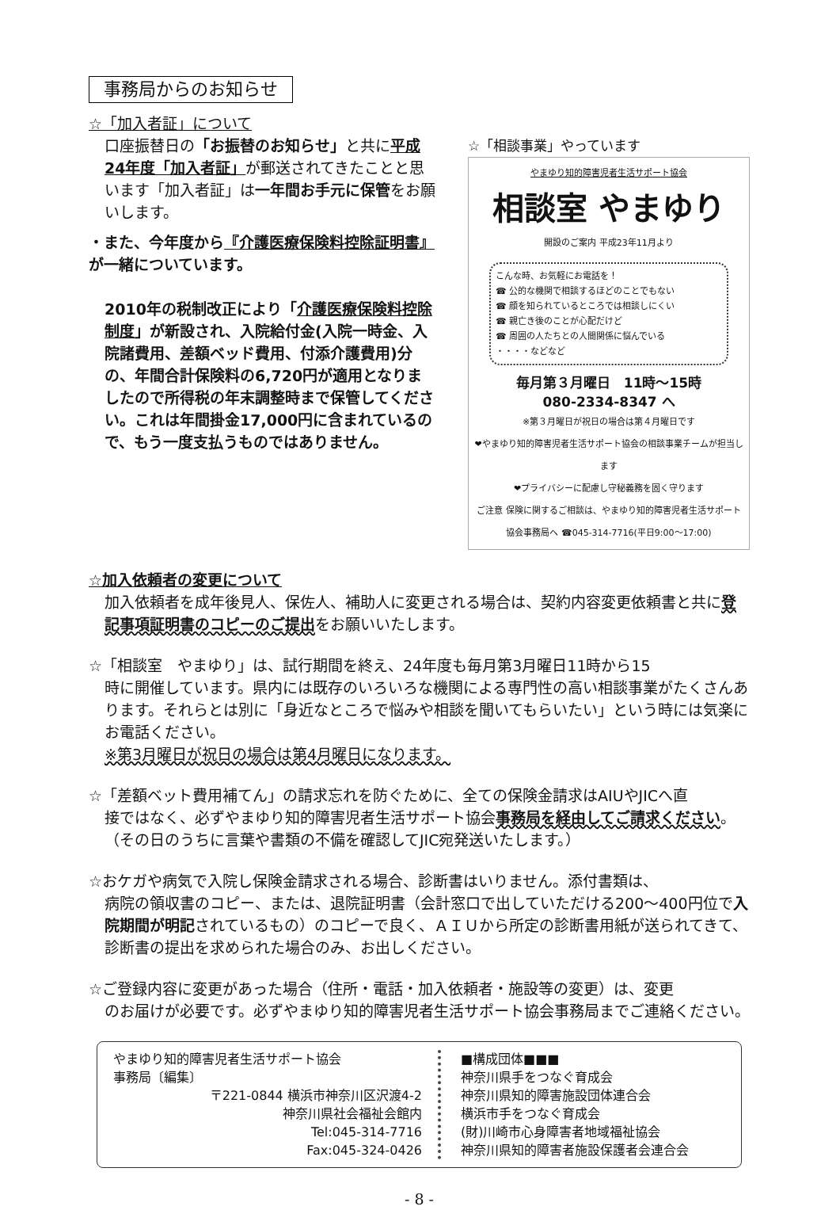事務局からのお知らせ
☆「加入者証」について
口座振替日の「お振替のお知らせ」と共に平成24年度「加入者証」が郵送されてきたことと思います「加入者証」は一年間お手元に保管をお願いします。
・また、今年度から『介護医療保険料控除証明書』が一緒についています。
2010年の税制改正により「介護医療保険料控除制度」が新設され、入院給付金(入院一時金、入院諸費用、差額ベッド費用、付添介護費用)分の、年間合計保険料の6,720円が適用となりましたので所得税の年末調整時まで保管してください。これは年間掛金17,000円に含まれているので、もう一度支払うものではありません。
☆「相談事業」やっています
やまゆり知的障害児者生活サポート協会
相談室 やまゆり
開設のご案内 平成23年11月より
こんな時、お気軽にお電話を！
☎ 公的な機関で相談するほどのことでもない
☎ 顔を知られているところでは相談しにくい
☎ 親亡き後のことが心配だけど
☎ 周囲の人たちとの人間関係に悩んでいる
・・・・などなど
毎月第３月曜日　11時～15時
080-2334-8347 へ
※第３月曜日が祝日の場合は第４月曜日です
❤やまゆり知的障害児者生活サポート協会の相談事業チームが担当します
❤プライバシーに配慮し守秘義務を固く守ります
ご注意 保険に関するご相談は、やまゆり知的障害児者生活サポート協会事務局へ ☎045-314-7716(平日9:00～17:00)
☆加入依頼者の変更について
加入依頼者を成年後見人、保佐人、補助人に変更される場合は、契約内容変更依頼書と共に登記事項証明書のコピーのご提出をお願いいたします。
☆「相談室　やまゆり」は、試行期間を終え、24年度も毎月第3月曜日11時から15
時に開催しています。県内には既存のいろいろな機関による専門性の高い相談事業がたくさんあります。それらとは別に「身近なところで悩みや相談を聞いてもらいたい」という時には気楽にお電話ください。
※第3月曜日が祝日の場合は第4月曜日になります。
☆「差額ベット費用補てん」の請求忘れを防ぐために、全ての保険金請求はAIUやJICへ直
接ではなく、必ずやまゆり知的障害児者生活サポート協会事務局を経由してご請求ください。（その日のうちに言葉や書類の不備を確認してJIC宛発送いたします。）
☆おケガや病気で入院し保険金請求される場合、診断書はいりません。添付書類は、
病院の領収書のコピー、または、退院証明書（会計窓口で出していただける200～400円位で入院期間が明記されているもの）のコピーで良く、ＡＩＵから所定の診断書用紙が送られてきて、診断書の提出を求められた場合のみ、お出しください。
☆ご登録内容に変更があった場合（住所・電話・加入依頼者・施設等の変更）は、変更
のお届けが必要です。必ずやまゆり知的障害児者生活サポート協会事務局までご連絡ください。
やまゆり知的障害児者生活サポート協会
事務局〔編集〕
〒221-0844 横浜市神奈川区沢渡4-2
神奈川県社会福祉会館内
Tel:045-314-7716
Fax:045-324-0426
■構成団体■■■
神奈川県手をつなぐ育成会
神奈川県知的障害施設団体連合会
横浜市手をつなぐ育成会
(財)川崎市心身障害者地域福祉協会
神奈川県知的障害者施設保護者会連合会
- 8 -